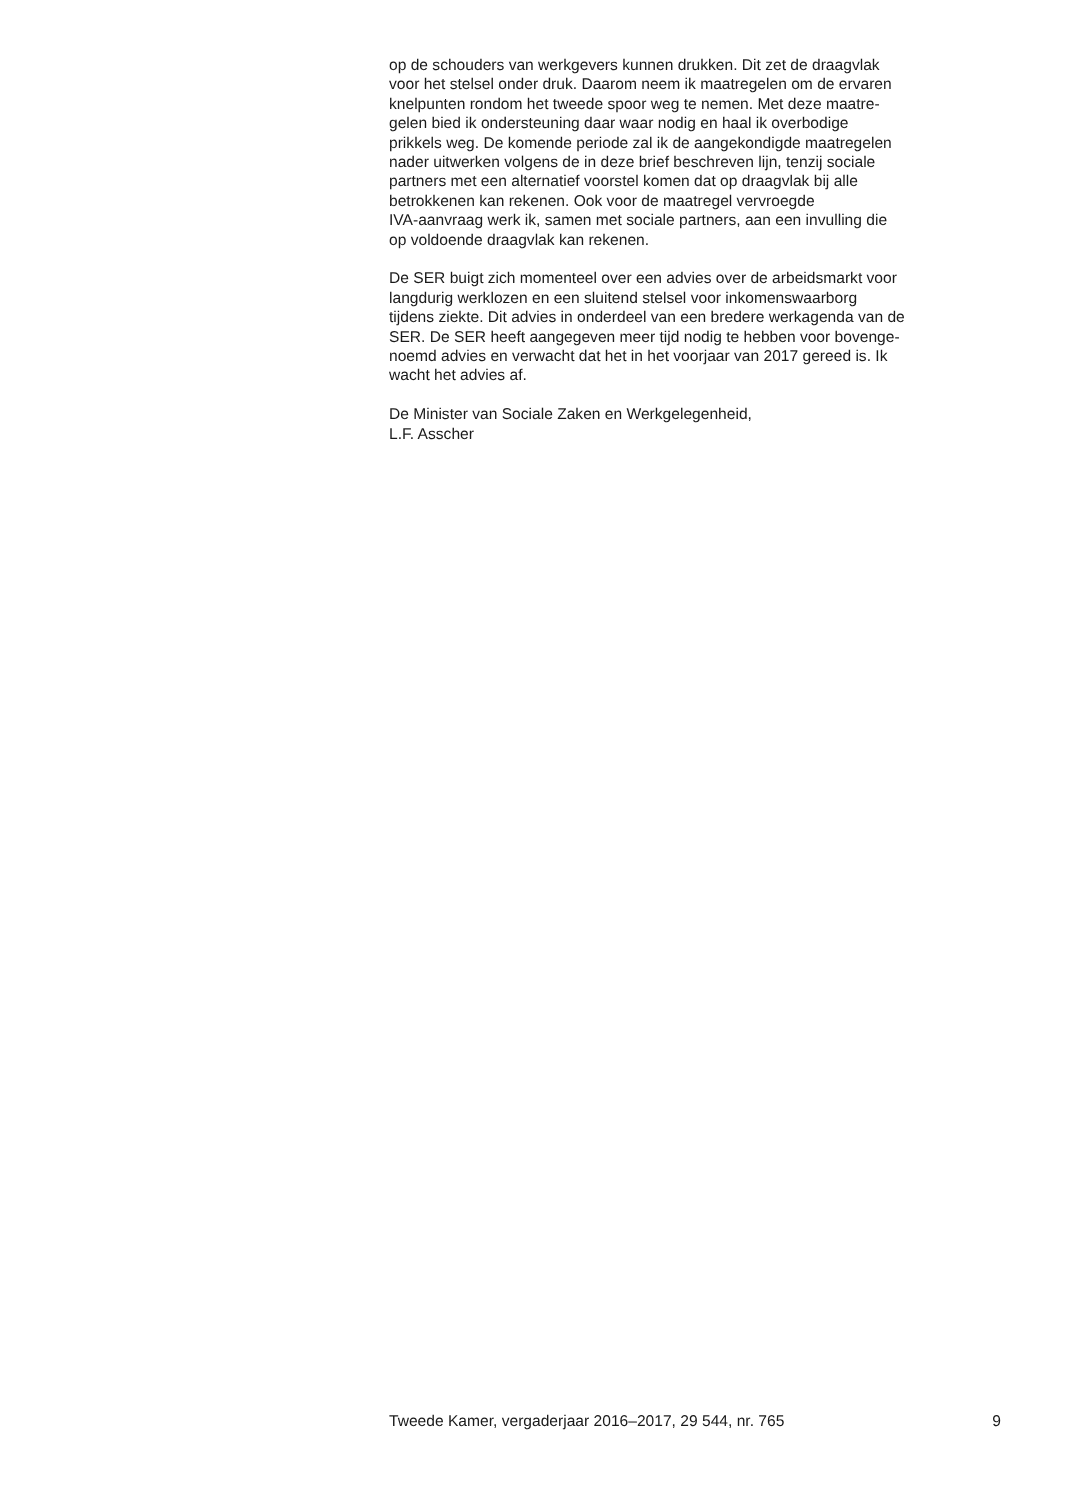op de schouders van werkgevers kunnen drukken. Dit zet de draagvlak
voor het stelsel onder druk. Daarom neem ik maatregelen om de ervaren
knelpunten rondom het tweede spoor weg te nemen. Met deze maatre-
gelen bied ik ondersteuning daar waar nodig en haal ik overbodige
prikkels weg. De komende periode zal ik de aangekondigde maatregelen
nader uitwerken volgens de in deze brief beschreven lijn, tenzij sociale
partners met een alternatief voorstel komen dat op draagvlak bij alle
betrokkenen kan rekenen. Ook voor de maatregel vervroegde
IVA-aanvraag werk ik, samen met sociale partners, aan een invulling die
op voldoende draagvlak kan rekenen.
De SER buigt zich momenteel over een advies over de arbeidsmarkt voor
langdurig werklozen en een sluitend stelsel voor inkomenswaarborg
tijdens ziekte. Dit advies in onderdeel van een bredere werkagenda van de
SER. De SER heeft aangegeven meer tijd nodig te hebben voor bovenge-
noemd advies en verwacht dat het in het voorjaar van 2017 gereed is. Ik
wacht het advies af.
De Minister van Sociale Zaken en Werkgelegenheid,
L.F. Asscher
Tweede Kamer, vergaderjaar 2016–2017, 29 544, nr. 765 9